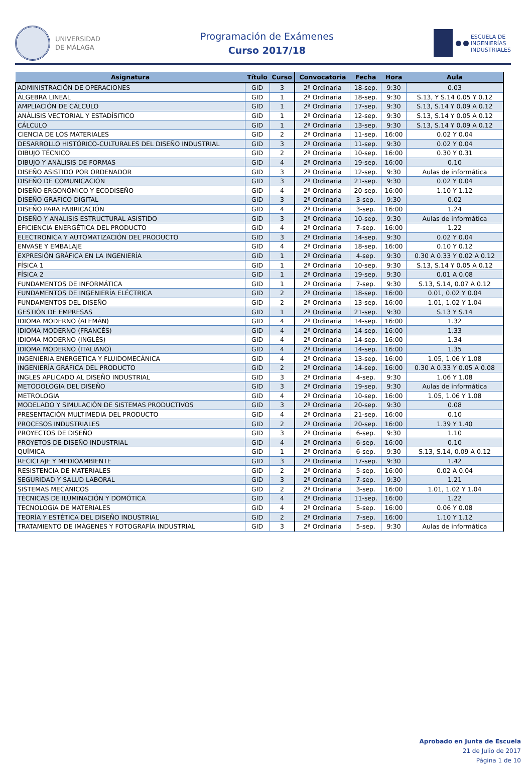UNIVERSIDAD
DE MÁLAGA
Programación de Exámenes
Curso 2017/18
ESCUELA DE
INGENIERÍAS
INDUSTRIALES
| Asignatura | Título | Curso | Convocatoria | Fecha | Hora | Aula |
| --- | --- | --- | --- | --- | --- | --- |
| ADMINISTRACIÓN DE OPERACIONES | GID | 3 | 2ª Ordinaria | 18-sep. | 9:30 | 0.03 |
| ÁLGEBRA LINEAL | GID | 1 | 2ª Ordinaria | 18-sep. | 9:30 | S.13, Y S.14 0.05 Y 0.12 |
| AMPLIACIÓN DE CÁLCULO | GID | 1 | 2ª Ordinaria | 17-sep. | 9:30 | S.13, S.14 Y 0.09 A 0.12 |
| ANÁLISIS VECTORIAL Y ESTADÍSITICO | GID | 1 | 2ª Ordinaria | 12-sep. | 9:30 | S.13, S.14 Y 0.05 A 0.12 |
| CÁLCULO | GID | 1 | 2ª Ordinaria | 13-sep. | 9:30 | S.13, S.14 Y 0.09 A 0.12 |
| CIENCIA DE LOS MATERIALES | GID | 2 | 2ª Ordinaria | 11-sep. | 16:00 | 0.02 Y 0.04 |
| DESARROLLO HISTÓRICO-CULTURALES DEL DISEÑO INDUSTRIAL | GID | 3 | 2ª Ordinaria | 11-sep. | 9:30 | 0.02 Y 0.04 |
| DIBUJO TÉCNICO | GID | 2 | 2ª Ordinaria | 10-sep. | 16:00 | 0.30 Y 0.31 |
| DIBUJO Y ANÁLISIS DE FORMAS | GID | 4 | 2ª Ordinaria | 19-sep. | 16:00 | 0.10 |
| DISEÑO ASISTIDO POR ORDENADOR | GID | 3 | 2ª Ordinaria | 12-sep. | 9:30 | Aulas de informática |
| DISEÑO DE COMUNICACIÓN | GID | 3 | 2ª Ordinaria | 21-sep. | 9:30 | 0.02 Y 0.04 |
| DISEÑO ERGONÓMICO Y ECODISEÑO | GID | 4 | 2ª Ordinaria | 20-sep. | 16:00 | 1.10 Y 1.12 |
| DISEÑO GRAFICO DIGITAL | GID | 3 | 2ª Ordinaria | 3-sep. | 9:30 | 0.02 |
| DISEÑO PARA FABRICACIÓN | GID | 4 | 2ª Ordinaria | 3-sep. | 16:00 | 1.24 |
| DISEÑO Y ANALISIS ESTRUCTURAL ASISTIDO | GID | 3 | 2ª Ordinaria | 10-sep. | 9:30 | Aulas de informática |
| EFICIENCIA ENERGÉTICA DEL PRODUCTO | GID | 4 | 2ª Ordinaria | 7-sep. | 16:00 | 1.22 |
| ELECTRONICA Y AUTOMATIZACIÓN DEL PRODUCTO | GID | 3 | 2ª Ordinaria | 14-sep. | 9:30 | 0.02 Y 0.04 |
| ENVASE Y EMBALAJE | GID | 4 | 2ª Ordinaria | 18-sep. | 16:00 | 0.10 Y 0.12 |
| EXPRESIÓN GRÁFICA EN LA INGENIERÍA | GID | 1 | 2ª Ordinaria | 4-sep. | 9:30 | 0.30 A 0.33 Y 0.02 A 0.12 |
| FÍSICA 1 | GID | 1 | 2ª Ordinaria | 10-sep. | 9:30 | S.13, S.14 Y 0.05 A 0.12 |
| FÍSICA 2 | GID | 1 | 2ª Ordinaria | 19-sep. | 9:30 | 0.01 A 0.08 |
| FUNDAMENTOS DE INFORMÁTICA | GID | 1 | 2ª Ordinaria | 7-sep. | 9:30 | S.13, S.14, 0.07 A 0.12 |
| FUNDAMENTOS DE INGENIERÍA ELÉCTRICA | GID | 2 | 2ª Ordinaria | 18-sep. | 16:00 | 0.01, 0.02 Y 0.04 |
| FUNDAMENTOS DEL DISEÑO | GID | 2 | 2ª Ordinaria | 13-sep. | 16:00 | 1.01, 1.02 Y 1.04 |
| GESTIÓN DE EMPRESAS | GID | 1 | 2ª Ordinaria | 21-sep. | 9:30 | S.13 Y S.14 |
| IDIOMA MODERNO (ALEMÁN) | GID | 4 | 2ª Ordinaria | 14-sep. | 16:00 | 1.32 |
| IDIOMA MODERNO (FRANCÉS) | GID | 4 | 2ª Ordinaria | 14-sep. | 16:00 | 1.33 |
| IDIOMA MODERNO (INGLÉS) | GID | 4 | 2ª Ordinaria | 14-sep. | 16:00 | 1.34 |
| IDIOMA MODERNO (ITALIANO) | GID | 4 | 2ª Ordinaria | 14-sep. | 16:00 | 1.35 |
| INGENIERIA ENERGETICA Y FLUIDOMECÁNICA | GID | 4 | 2ª Ordinaria | 13-sep. | 16:00 | 1.05, 1.06 Y 1.08 |
| INGENIERÍA GRÁFICA DEL PRODUCTO | GID | 2 | 2ª Ordinaria | 14-sep. | 16:00 | 0.30 A 0.33 Y 0.05 A 0.08 |
| INGLES APLICADO AL DISEÑO INDUSTRIAL | GID | 3 | 2ª Ordinaria | 4-sep. | 9:30 | 1.06 Y 1.08 |
| METODOLOGIA DEL DISEÑO | GID | 3 | 2ª Ordinaria | 19-sep. | 9:30 | Aulas de informática |
| METROLOGIA | GID | 4 | 2ª Ordinaria | 10-sep. | 16:00 | 1.05, 1.06 Y 1.08 |
| MODELADO Y SIMULACIÓN DE SISTEMAS PRODUCTIVOS | GID | 3 | 2ª Ordinaria | 20-sep. | 9:30 | 0.08 |
| PRESENTACIÓN MULTIMEDIA DEL PRODUCTO | GID | 4 | 2ª Ordinaria | 21-sep. | 16:00 | 0.10 |
| PROCESOS INDUSTRIALES | GID | 2 | 2ª Ordinaria | 20-sep. | 16:00 | 1.39 Y 1.40 |
| PROYECTOS DE DISEÑO | GID | 3 | 2ª Ordinaria | 6-sep. | 9:30 | 1.10 |
| PROYETOS DE DISEÑO INDUSTRIAL | GID | 4 | 2ª Ordinaria | 6-sep. | 16:00 | 0.10 |
| QUÍMICA | GID | 1 | 2ª Ordinaria | 6-sep. | 9:30 | S.13, S.14, 0.09 A 0.12 |
| RECICLAJE Y MEDIOAMBIENTE | GID | 3 | 2ª Ordinaria | 17-sep. | 9:30 | 1.42 |
| RESISTENCIA DE MATERIALES | GID | 2 | 2ª Ordinaria | 5-sep. | 16:00 | 0.02 A 0.04 |
| SEGURIDAD Y SALUD LABORAL | GID | 3 | 2ª Ordinaria | 7-sep. | 9:30 | 1.21 |
| SISTEMAS MECÁNICOS | GID | 2 | 2ª Ordinaria | 3-sep. | 16:00 | 1.01, 1.02 Y 1.04 |
| TÉCNICAS DE ILUMINACIÓN Y DOMÓTICA | GID | 4 | 2ª Ordinaria | 11-sep. | 16:00 | 1.22 |
| TECNOLOGíA DE MATERIALES | GID | 4 | 2ª Ordinaria | 5-sep. | 16:00 | 0.06 Y 0.08 |
| TEORÍA Y ESTÉTICA DEL DISEÑO INDUSTRIAL | GID | 2 | 2ª Ordinaria | 7-sep. | 16:00 | 1.10 Y 1.12 |
| TRATAMIENTO DE IMÁGENES Y FOTOGRAFÍA INDUSTRIAL | GID | 3 | 2ª Ordinaria | 5-sep. | 9:30 | Aulas de informática |
Aprobado en Junta de Escuela
21 de Julio de 2017
Página 1 de 10